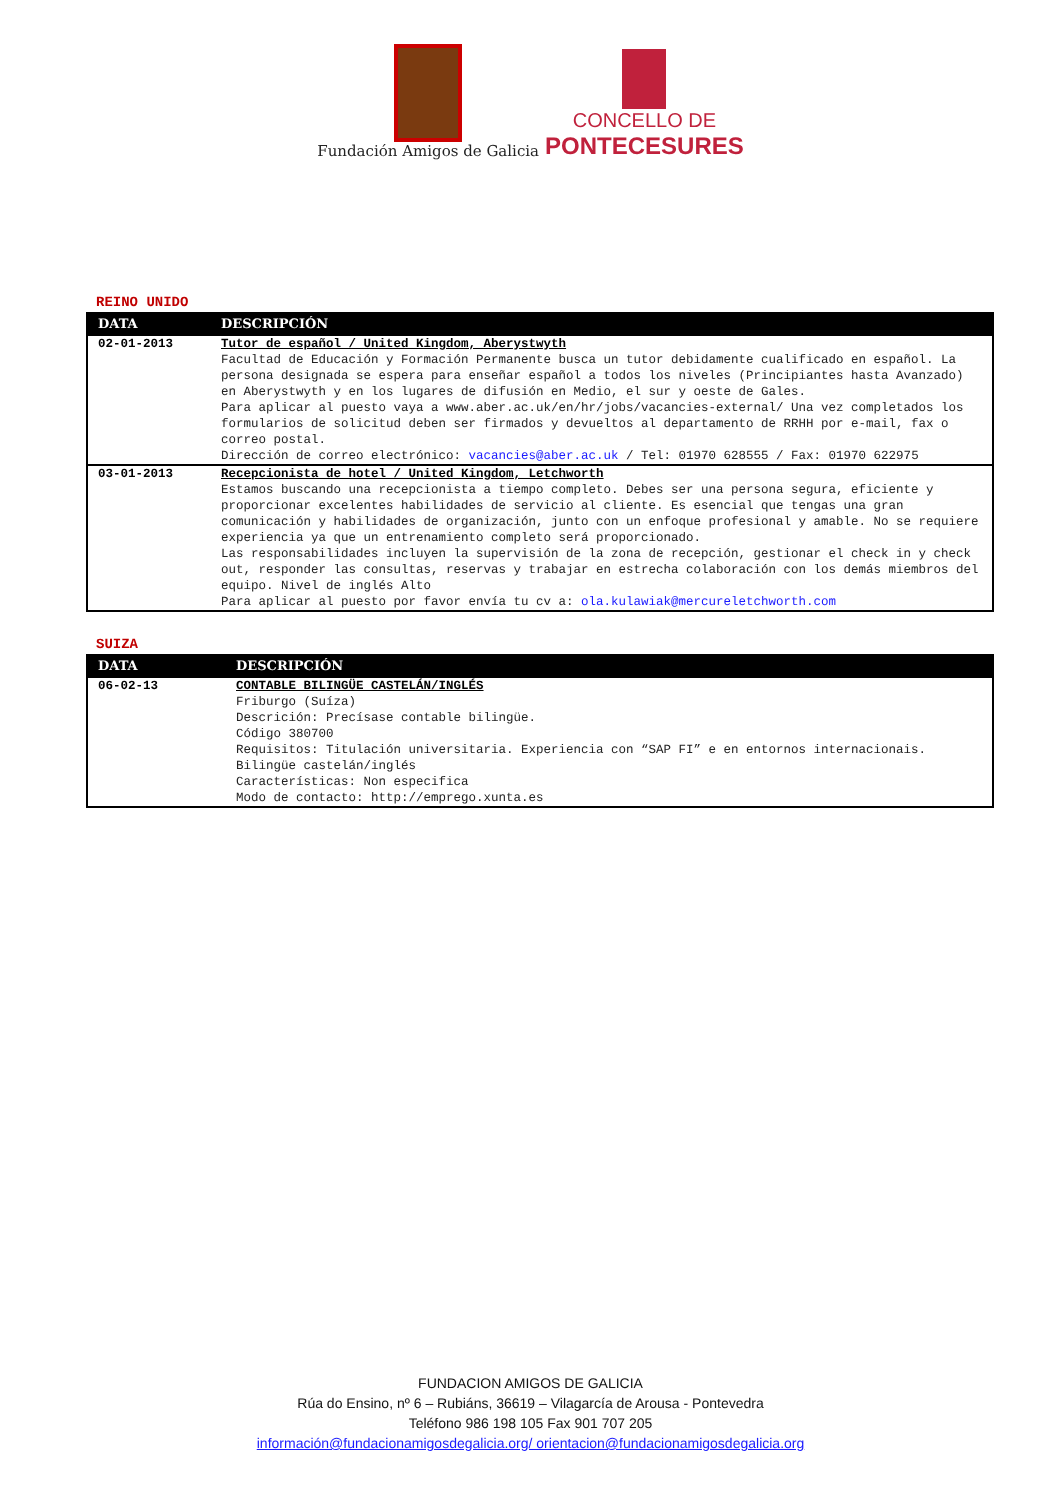Fundación Amigos de Galicia
CONCELLO DE
PONTECESURES
REINO UNIDO
| DATA | DESCRIPCIÓN |
| --- | --- |
| 02-01-2013 | Tutor de español / United Kingdom, Aberystwyth Facultad de Educación y Formación Permanente busca un tutor debidamente cualificado en español. La persona designada se espera para enseñar español a todos los niveles (Principiantes hasta Avanzado) en Aberystwyth y en los lugares de difusión en Medio, el sur y oeste de Gales. Para aplicar al puesto vaya a www.aber.ac.uk/en/hr/jobs/vacancies-external/ Una vez completados los formularios de solicitud deben ser firmados y devueltos al departamento de RRHH por e-mail, fax o correo postal. Dirección de correo electrónico: vacancies@aber.ac.uk / Tel: 01970 628555 / Fax: 01970 622975 |
| 03-01-2013 | Recepcionista de hotel / United Kingdom, Letchworth Estamos buscando una recepcionista a tiempo completo. Debes ser una persona segura, eficiente y proporcionar excelentes habilidades de servicio al cliente. Es esencial que tengas una gran comunicación y habilidades de organización, junto con un enfoque profesional y amable. No se requiere experiencia ya que un entrenamiento completo será proporcionado. Las responsabilidades incluyen la supervisión de la zona de recepción, gestionar el check in y check out, responder las consultas, reservas y trabajar en estrecha colaboración con los demás miembros del equipo. Nivel de inglés Alto Para aplicar al puesto por favor envía tu cv a: ola.kulawiak@mercureletchworth.com |
SUIZA
| DATA | DESCRIPCIÓN |
| --- | --- |
| 06-02-13 | CONTABLE BILINGÜE CASTELÁN/INGLÉS Friburgo (Suíza) Descrición: Precísase contable bilingüe. Código 380700 Requisitos: Titulación universitaria. Experiencia con “SAP FI” e en entornos internacionais. Bilingüe castelán/inglés Características: Non especifica Modo de contacto: http://emprego.xunta.es |
FUNDACION AMIGOS DE GALICIA
Rúa do Ensino, nº 6 – Rubiáns, 36619 – Vilagarcía de Arousa - Pontevedra
Teléfono 986 198 105 Fax 901 707 205
información@fundacionamigosdegalicia.org/ orientacion@fundacionamigosdegalicia.org